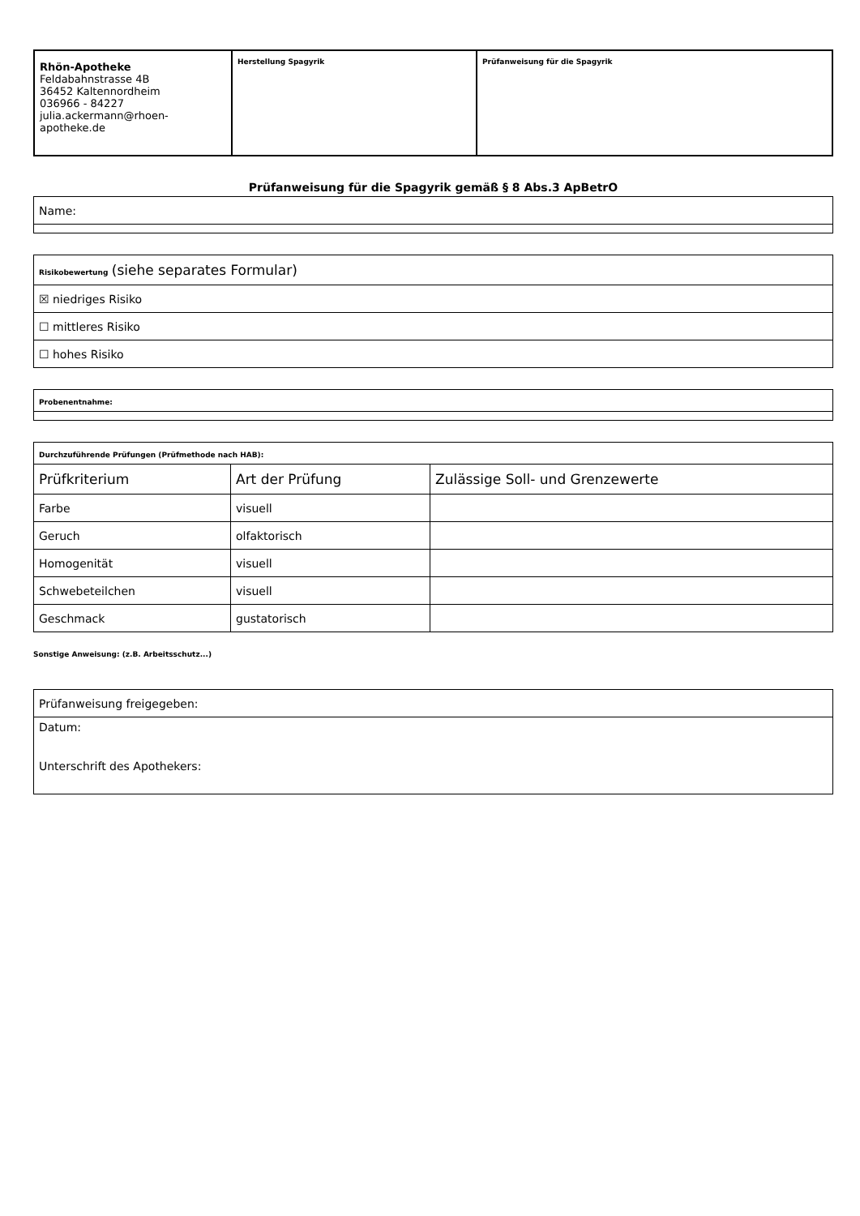| Rhön-Apotheke Feldabahnstrasse 4B 36452 Kaltennordheim 036966 - 84227 julia.ackermann@rhoen- apotheke.de | Herstellung Spagyrik | Prüfanweisung für die Spagyrik |
Prüfanweisung für die Spagyrik gemäß § 8 Abs.3 ApBetrO
| Name: |
| Risikobewertung (siehe separates Formular) |
| ☒ niedriges Risiko |
| ☐ mittleres Risiko |
| ☐ hohes Risiko |
| Probenentnahme: |
| Durchzuführende Prüfungen (Prüfmethode nach HAB): | | |
| Prüfkriterium | Art der Prüfung | Zulässige Soll- und Grenzewerte |
| Farbe | visuell | |
| Geruch | olfaktorisch | |
| Homogenität | visuell | |
| Schwebeteilchen | visuell | |
| Geschmack | gustatorisch | |
Sonstige Anweisung: (z.B. Arbeitsschutz...)
| Prüfanweisung freigegeben: |
| Datum: Unterschrift des Apothekers: |